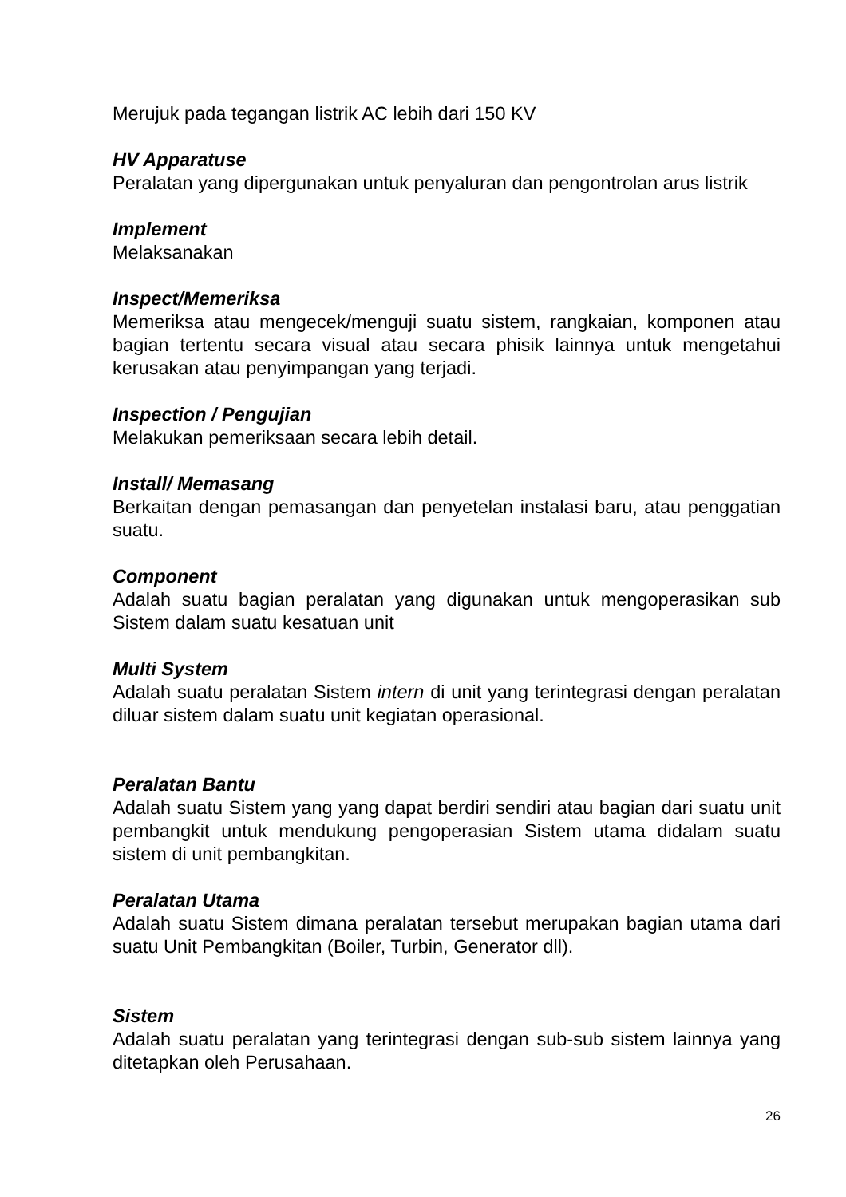Merujuk pada tegangan listrik AC lebih dari 150 KV
HV Apparatuse
Peralatan yang dipergunakan untuk penyaluran dan pengontrolan arus listrik
Implement
Melaksanakan
Inspect/Memeriksa
Memeriksa atau mengecek/menguji suatu sistem, rangkaian, komponen atau bagian tertentu secara visual atau secara phisik lainnya untuk mengetahui kerusakan atau penyimpangan yang terjadi.
Inspection / Pengujian
Melakukan pemeriksaan secara lebih detail.
Install/ Memasang
Berkaitan dengan pemasangan dan penyetelan instalasi baru, atau penggatian suatu.
Component
Adalah suatu bagian peralatan yang digunakan untuk mengoperasikan sub Sistem dalam suatu kesatuan unit
Multi System
Adalah suatu peralatan Sistem intern di unit yang terintegrasi dengan peralatan diluar sistem dalam suatu unit kegiatan operasional.
Peralatan Bantu
Adalah suatu Sistem yang yang dapat berdiri sendiri atau bagian dari suatu unit pembangkit untuk mendukung pengoperasian Sistem utama didalam suatu sistem di unit pembangkitan.
Peralatan Utama
Adalah suatu Sistem dimana peralatan tersebut merupakan bagian utama dari suatu Unit Pembangkitan (Boiler, Turbin, Generator dll).
Sistem
Adalah suatu peralatan yang terintegrasi dengan sub-sub sistem lainnya yang ditetapkan oleh Perusahaan.
26